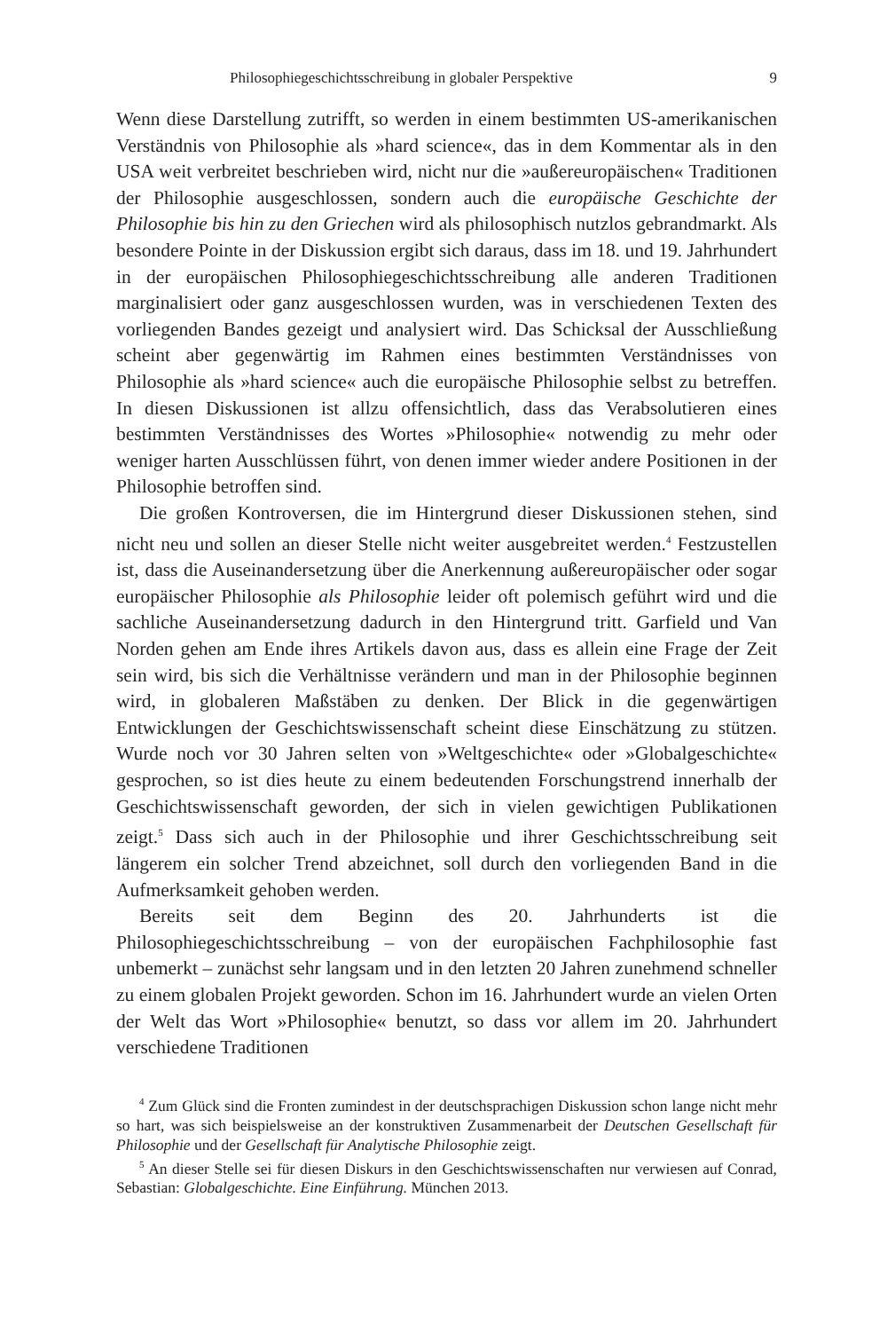Philosophiegeschichtsschreibung in globaler Perspektive 9
Wenn diese Darstellung zutrifft, so werden in einem bestimmten US-amerikanischen Verständnis von Philosophie als »hard science«, das in dem Kommentar als in den USA weit verbreitet beschrieben wird, nicht nur die »außereuropäischen« Traditionen der Philosophie ausgeschlossen, sondern auch die europäische Geschichte der Philosophie bis hin zu den Griechen wird als philosophisch nutzlos gebrandmarkt. Als besondere Pointe in der Diskussion ergibt sich daraus, dass im 18. und 19. Jahrhundert in der europäischen Philosophiegeschichtsschreibung alle anderen Traditionen marginalisiert oder ganz ausgeschlossen wurden, was in verschiedenen Texten des vorliegenden Bandes gezeigt und analysiert wird. Das Schicksal der Ausschließung scheint aber gegenwärtig im Rahmen eines bestimmten Verständnisses von Philosophie als »hard science« auch die europäische Philosophie selbst zu betreffen. In diesen Diskussionen ist allzu offensichtlich, dass das Verabsolutieren eines bestimmten Verständnisses des Wortes »Philosophie« notwendig zu mehr oder weniger harten Ausschlüssen führt, von denen immer wieder andere Positionen in der Philosophie betroffen sind.
Die großen Kontroversen, die im Hintergrund dieser Diskussionen stehen, sind nicht neu und sollen an dieser Stelle nicht weiter ausgebreitet werden.<sup>4</sup> Festzustellen ist, dass die Auseinandersetzung über die Anerkennung außereuropäischer oder sogar europäischer Philosophie als Philosophie leider oft polemisch geführt wird und die sachliche Auseinandersetzung dadurch in den Hintergrund tritt. Garfield und Van Norden gehen am Ende ihres Artikels davon aus, dass es allein eine Frage der Zeit sein wird, bis sich die Verhältnisse verändern und man in der Philosophie beginnen wird, in globaleren Maßstäben zu denken. Der Blick in die gegenwärtigen Entwicklungen der Geschichtswissenschaft scheint diese Einschätzung zu stützen. Wurde noch vor 30 Jahren selten von »Weltgeschichte« oder »Globalgeschichte« gesprochen, so ist dies heute zu einem bedeutenden Forschungstrend innerhalb der Geschichtswissenschaft geworden, der sich in vielen gewichtigen Publikationen zeigt.<sup>5</sup> Dass sich auch in der Philosophie und ihrer Geschichtsschreibung seit längerem ein solcher Trend abzeichnet, soll durch den vorliegenden Band in die Aufmerksamkeit gehoben werden.
Bereits seit dem Beginn des 20. Jahrhunderts ist die Philosophiegeschichtsschreibung – von der europäischen Fachphilosophie fast unbemerkt – zunächst sehr langsam und in den letzten 20 Jahren zunehmend schneller zu einem globalen Projekt geworden. Schon im 16. Jahrhundert wurde an vielen Orten der Welt das Wort »Philosophie« benutzt, so dass vor allem im 20. Jahrhundert verschiedene Traditionen
<sup>4</sup> Zum Glück sind die Fronten zumindest in der deutschsprachigen Diskussion schon lange nicht mehr so hart, was sich beispielsweise an der konstruktiven Zusammenarbeit der Deutschen Gesellschaft für Philosophie und der Gesellschaft für Analytische Philosophie zeigt.
<sup>5</sup> An dieser Stelle sei für diesen Diskurs in den Geschichtswissenschaften nur verwiesen auf Conrad, Sebastian: Globalgeschichte. Eine Einführung. München 2013.